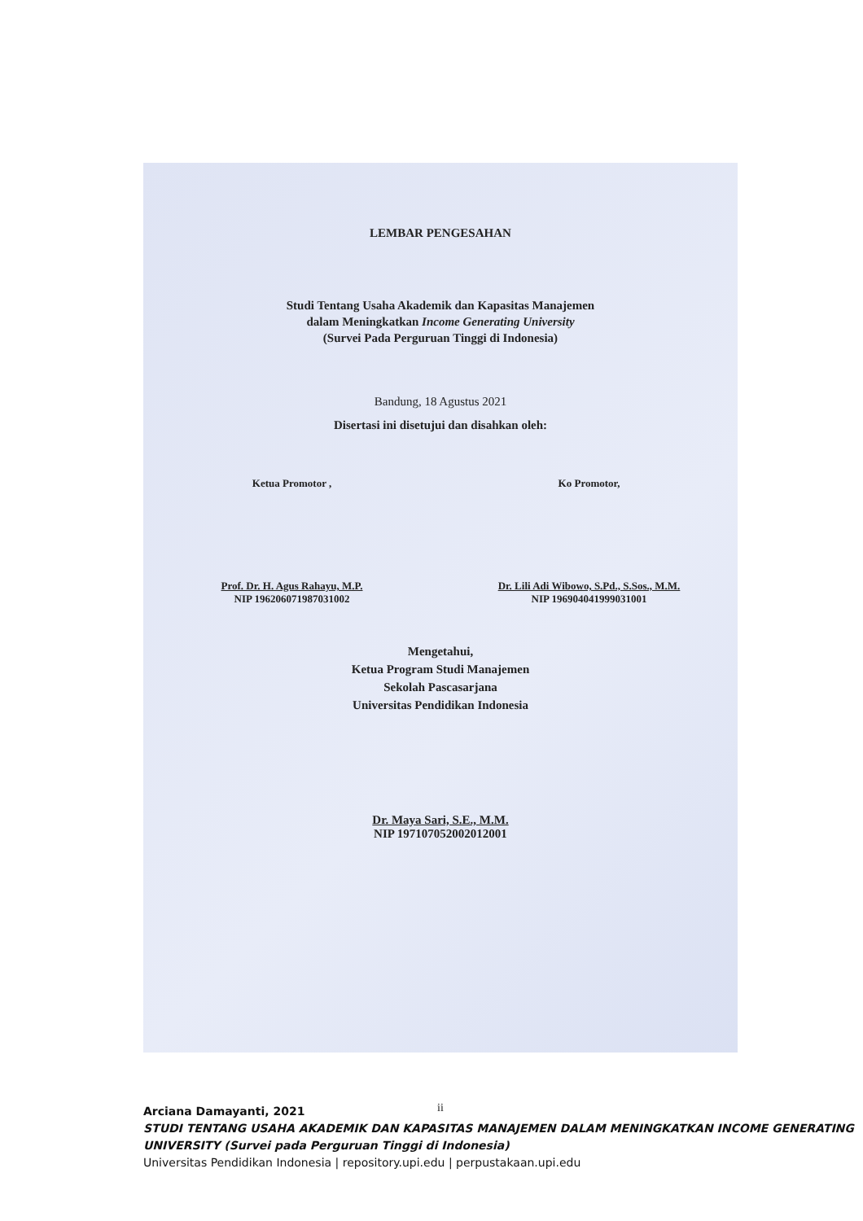LEMBAR PENGESAHAN
Studi Tentang Usaha Akademik dan Kapasitas Manajemen
dalam Meningkatkan Income Generating University
(Survei Pada Perguruan Tinggi di Indonesia)
Bandung, 18 Agustus 2021
Disertasi ini disetujui dan disahkan oleh:
Ketua Promotor ,
Prof. Dr. H. Agus Rahayu, M.P.
NIP 196206071987031002
Ko Promotor,
Dr. Lili Adi Wibowo, S.Pd., S.Sos., M.M.
NIP 196904041999031001
Mengetahui,
Ketua Program Studi Manajemen
Sekolah Pascasarjana
Universitas Pendidikan Indonesia
Dr. Maya Sari, S.E., M.M.
NIP 197107052002012001
ii
Arciana Damayanti, 2021
STUDI TENTANG USAHA AKADEMIK DAN KAPASITAS MANAJEMEN DALAM MENINGKATKAN INCOME GENERATING UNIVERSITY (Survei pada Perguruan Tinggi di Indonesia)
Universitas Pendidikan Indonesia | repository.upi.edu | perpustakaan.upi.edu